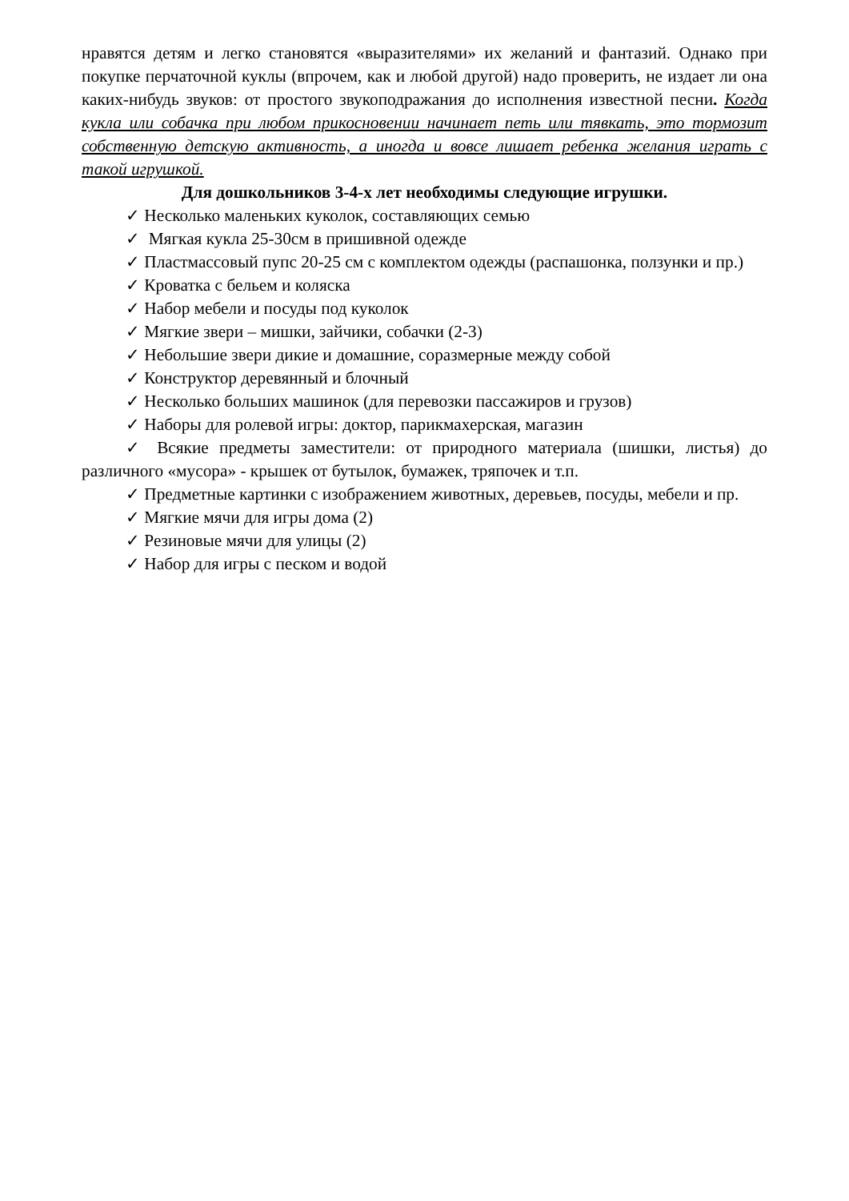нравятся детям и легко становятся «выразителями» их желаний и фантазий. Однако при покупке перчаточной куклы (впрочем, как и любой другой) надо проверить, не издает ли она каких-нибудь звуков: от простого звукоподражания до исполнения известной песни. Когда кукла или собачка при любом прикосновении начинает петь или тявкать, это тормозит собственную детскую активность, а иногда и вовсе лишает ребенка желания играть с такой игрушкой.
Для дошкольников 3-4-х лет необходимы следующие игрушки.
✓ Несколько маленьких куколок, составляющих семью
✓ Мягкая кукла 25-30см в пришивной одежде
✓ Пластмассовый пупс 20-25 см с комплектом одежды (распашонка, ползунки и пр.)
✓ Кроватка с бельем и коляска
✓ Набор мебели и посуды под куколок
✓ Мягкие звери – мишки, зайчики, собачки (2-3)
✓ Небольшие звери дикие и домашние, соразмерные между собой
✓ Конструктор деревянный и блочный
✓ Несколько больших машинок (для перевозки пассажиров и грузов)
✓ Наборы для ролевой игры: доктор, парикмахерская, магазин
✓ Всякие предметы заместители: от природного материала (шишки, листья) до различного «мусора» - крышек от бутылок, бумажек, тряпочек и т.п.
✓ Предметные картинки с изображением животных, деревьев, посуды, мебели и пр.
✓ Мягкие мячи для игры дома (2)
✓ Резиновые мячи для улицы (2)
✓ Набор для игры с песком и водой